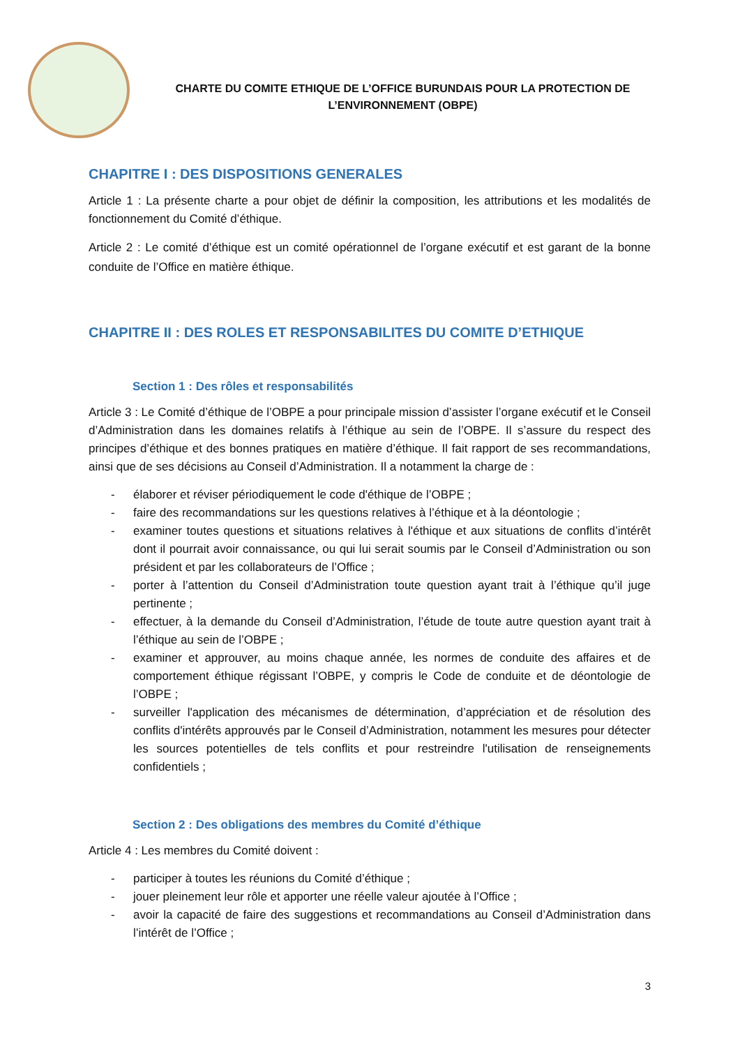CHARTE DU COMITE ETHIQUE DE L’OFFICE BURUNDAIS POUR LA PROTECTION DE
L’ENVIRONNEMENT (OBPE)
CHAPITRE I : DES DISPOSITIONS GENERALES
Article 1 : La présente charte a pour objet de définir la composition, les attributions et les modalités de fonctionnement du Comité d’éthique.
Article 2 : Le comité d’éthique est un comité opérationnel de l’organe exécutif et est garant de la bonne conduite de l’Office en matière éthique.
CHAPITRE II : DES ROLES ET RESPONSABILITES DU COMITE D’ETHIQUE
Section 1 : Des rôles et responsabilités
Article 3 : Le Comité d’éthique de l’OBPE a pour principale mission d’assister l’organe exécutif et le Conseil d’Administration dans les domaines relatifs à l’éthique au sein de l’OBPE. Il s’assure du respect des principes d’éthique et des bonnes pratiques en matière d’éthique. Il fait rapport de ses recommandations, ainsi que de ses décisions au Conseil d’Administration. Il a notamment la charge de :
- élaborer et réviser périodiquement le code d'éthique de l’OBPE ;
- faire des recommandations sur les questions relatives à l’éthique et à la déontologie ;
- examiner toutes questions et situations relatives à l'éthique et aux situations de conflits d’intérêt dont il pourrait avoir connaissance, ou qui lui serait soumis par le Conseil d’Administration ou son président et par les collaborateurs de l’Office ;
- porter à l’attention du Conseil d’Administration toute question ayant trait à l’éthique qu’il juge pertinente ;
- effectuer, à la demande du Conseil d’Administration, l’étude de toute autre question ayant trait à l’éthique au sein de l’OBPE ;
- examiner et approuver, au moins chaque année, les normes de conduite des affaires et de comportement éthique régissant l’OBPE, y compris le Code de conduite et de déontologie de l’OBPE ;
- surveiller l'application des mécanismes de détermination, d’appréciation et de résolution des conflits d'intérêts approuvés par le Conseil d’Administration, notamment les mesures pour détecter les sources potentielles de tels conflits et pour restreindre l'utilisation de renseignements confidentiels ;
Section 2 : Des obligations des membres du Comité d’éthique
Article 4 : Les membres du Comité doivent :
- participer à toutes les réunions du Comité d’éthique ;
- jouer pleinement leur rôle et apporter une réelle valeur ajoutée à l’Office ;
- avoir la capacité de faire des suggestions et recommandations au Conseil d’Administration dans l’intérêt de l’Office ;
3